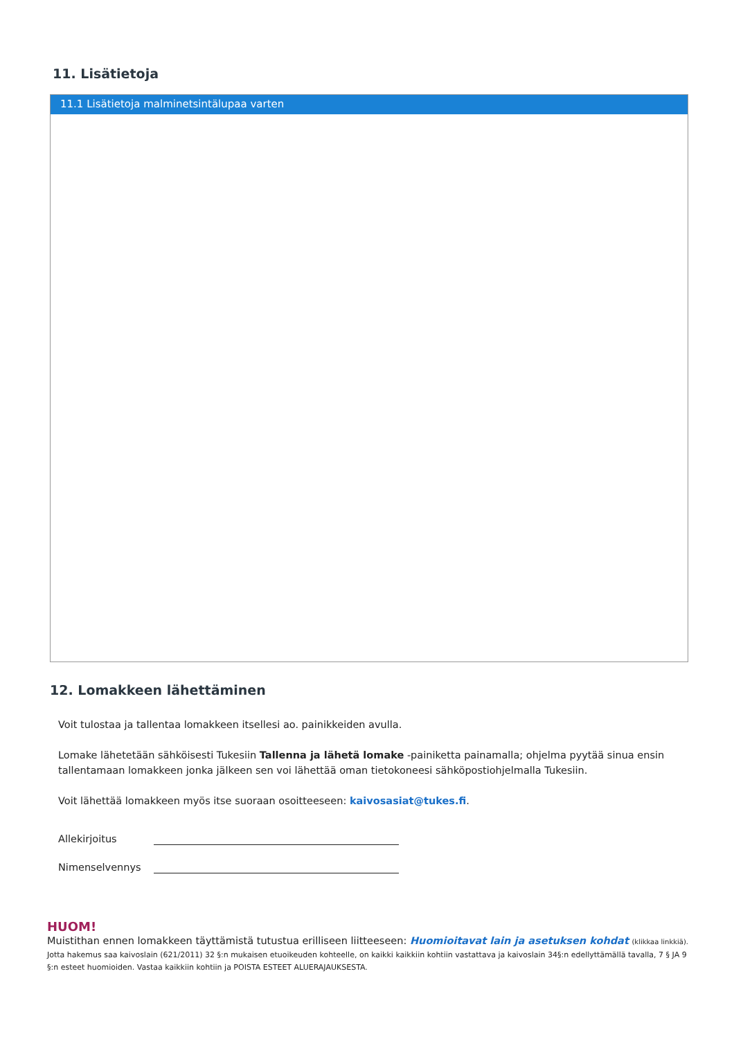11. Lisätietoja
11.1 Lisätietoja malminetsintälupaa varten
12. Lomakkeen lähettäminen
Voit tulostaa ja tallentaa lomakkeen itsellesi ao. painikkeiden avulla.
Lomake lähetetään sähköisesti Tukesiin Tallenna ja lähetä lomake -painiketta painamalla; ohjelma pyytää sinua ensin tallentamaan lomakkeen jonka jälkeen sen voi lähettää oman tietokoneesi sähköpostiohjelmalla Tukesiin.
Voit lähettää lomakkeen myös itse suoraan osoitteeseen: kaivosasiat@tukes.fi.
Allekirjoitus
Nimenselvennys
HUOM!
Muistithan ennen lomakkeen täyttämistä tutustua erilliseen liitteeseen: Huomioitavat lain ja asetuksen kohdat (klikkaa linkkiä).
Jotta hakemus saa kaivoslain (621/2011) 32 §:n mukaisen etuoikeuden kohteelle, on kaikki kaikkiin kohtiin vastattava ja kaivoslain 34§:n edellyttämällä tavalla, 7 § JA 9 §:n esteet huomioiden. Vastaa kaikkiin kohtiin ja POISTA ESTEET ALUERAJAUKSESTA.